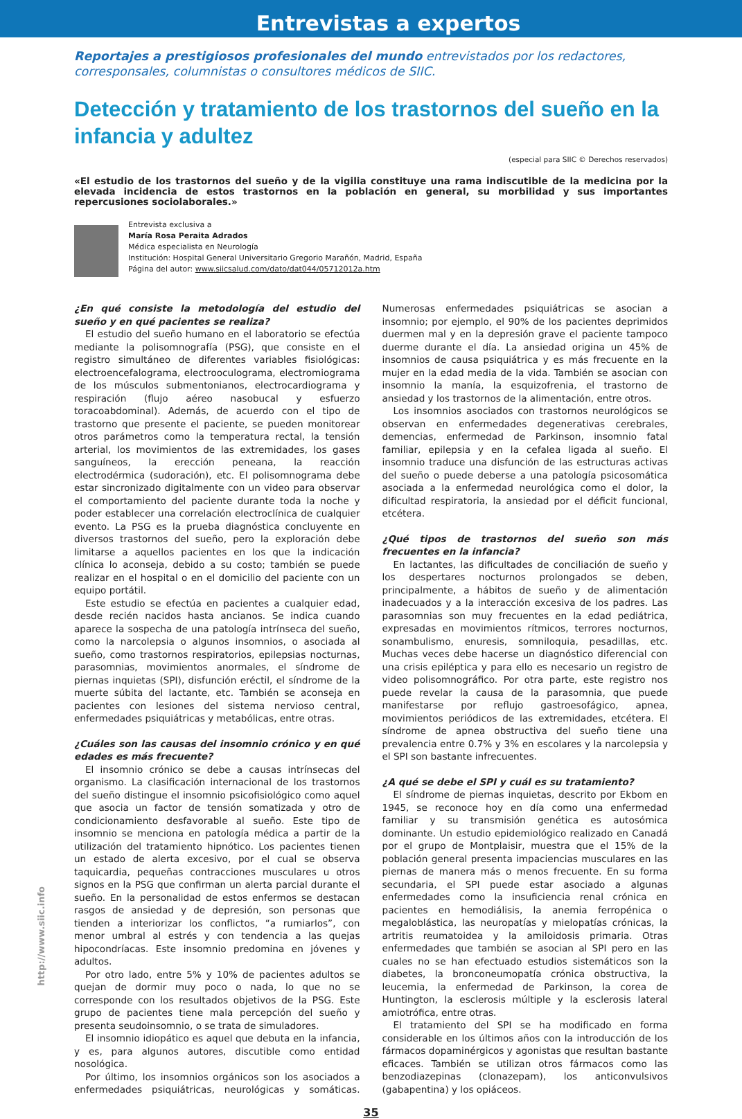Entrevistas a expertos
Reportajes a prestigiosos profesionales del mundo entrevistados por los redactores, corresponsales, columnistas o consultores médicos de SIIC.
Detección y tratamiento de los trastornos del sueño en la infancia y adultez
(especial para SIIC © Derechos reservados)
«El estudio de los trastornos del sueño y de la vigilia constituye una rama indiscutible de la medicina por la elevada incidencia de estos trastornos en la población en general, su morbilidad y sus importantes repercusiones sociolaborales.»
Entrevista exclusiva a
María Rosa Peraita Adrados
Médica especialista en Neurología
Institución: Hospital General Universitario Gregorio Marañón, Madrid, España
Página del autor: www.siicsalud.com/dato/dat044/05712012a.htm
¿En qué consiste la metodología del estudio del sueño y en qué pacientes se realiza?
El estudio del sueño humano en el laboratorio se efectúa mediante la polisomnografía (PSG), que consiste en el registro simultáneo de diferentes variables fisiológicas: electroencefalograma, electrooculograma, electromiograma de los músculos submentonianos, electrocardiograma y respiración (flujo aéreo nasobucal y esfuerzo toracoabdominal). Además, de acuerdo con el tipo de trastorno que presente el paciente, se pueden monitorear otros parámetros como la temperatura rectal, la tensión arterial, los movimientos de las extremidades, los gases sanguíneos, la erección peneana, la reacción electrodérmica (sudoración), etc. El polisomnograma debe estar sincronizado digitalmente con un video para observar el comportamiento del paciente durante toda la noche y poder establecer una correlación electroclínica de cualquier evento. La PSG es la prueba diagnóstica concluyente en diversos trastornos del sueño, pero la exploración debe limitarse a aquellos pacientes en los que la indicación clínica lo aconseja, debido a su costo; también se puede realizar en el hospital o en el domicilio del paciente con un equipo portátil.
Este estudio se efectúa en pacientes a cualquier edad, desde recién nacidos hasta ancianos. Se indica cuando aparece la sospecha de una patología intrínseca del sueño, como la narcolepsia o algunos insomnios, o asociada al sueño, como trastornos respiratorios, epilepsias nocturnas, parasomnias, movimientos anormales, el síndrome de piernas inquietas (SPI), disfunción eréctil, el síndrome de la muerte súbita del lactante, etc. También se aconseja en pacientes con lesiones del sistema nervioso central, enfermedades psiquiátricas y metabólicas, entre otras.
¿Cuáles son las causas del insomnio crónico y en qué edades es más frecuente?
El insomnio crónico se debe a causas intrínsecas del organismo. La clasificación internacional de los trastornos del sueño distingue el insomnio psicofisiológico como aquel que asocia un factor de tensión somatizada y otro de condicionamiento desfavorable al sueño. Este tipo de insomnio se menciona en patología médica a partir de la utilización del tratamiento hipnótico. Los pacientes tienen un estado de alerta excesivo, por el cual se observa taquicardia, pequeñas contracciones musculares u otros signos en la PSG que confirman un alerta parcial durante el sueño. En la personalidad de estos enfermos se destacan rasgos de ansiedad y de depresión, son personas que tienden a interiorizar los conflictos, “a rumiarlos”, con menor umbral al estrés y con tendencia a las quejas hipocondríacas. Este insomnio predomina en jóvenes y adultos.
Por otro lado, entre 5% y 10% de pacientes adultos se quejan de dormir muy poco o nada, lo que no se corresponde con los resultados objetivos de la PSG. Este grupo de pacientes tiene mala percepción del sueño y presenta seudoinsomnio, o se trata de simuladores.
El insomnio idiopático es aquel que debuta en la infancia, y es, para algunos autores, discutible como entidad nosológica.
Por último, los insomnios orgánicos son los asociados a enfermedades psiquiátricas, neurológicas y somáticas. Numerosas enfermedades psiquiátricas se asocian a insomnio; por ejemplo, el 90% de los pacientes deprimidos duermen mal y en la depresión grave el paciente tampoco duerme durante el día. La ansiedad origina un 45% de insomnios de causa psiquiátrica y es más frecuente en la mujer en la edad media de la vida. También se asocian con insomnio la manía, la esquizofrenia, el trastorno de ansiedad y los trastornos de la alimentación, entre otros.
Los insomnios asociados con trastornos neurológicos se observan en enfermedades degenerativas cerebrales, demencias, enfermedad de Parkinson, insomnio fatal familiar, epilepsia y en la cefalea ligada al sueño. El insomnio traduce una disfunción de las estructuras activas del sueño o puede deberse a una patología psicosomática asociada a la enfermedad neurológica como el dolor, la dificultad respiratoria, la ansiedad por el déficit funcional, etcétera.
¿Qué tipos de trastornos del sueño son más frecuentes en la infancia?
En lactantes, las dificultades de conciliación de sueño y los despertares nocturnos prolongados se deben, principalmente, a hábitos de sueño y de alimentación inadecuados y a la interacción excesiva de los padres. Las parasomnias son muy frecuentes en la edad pediátrica, expresadas en movimientos rítmicos, terrores nocturnos, sonambulismo, enuresis, somniloquia, pesadillas, etc. Muchas veces debe hacerse un diagnóstico diferencial con una crisis epiléptica y para ello es necesario un registro de video polisomnográfico. Por otra parte, este registro nos puede revelar la causa de la parasomnia, que puede manifestarse por reflujo gastroesofágico, apnea, movimientos periódicos de las extremidades, etcétera. El síndrome de apnea obstructiva del sueño tiene una prevalencia entre 0.7% y 3% en escolares y la narcolepsia y el SPI son bastante infrecuentes.
¿A qué se debe el SPI y cuál es su tratamiento?
El síndrome de piernas inquietas, descrito por Ekbom en 1945, se reconoce hoy en día como una enfermedad familiar y su transmisión genética es autosómica dominante. Un estudio epidemiológico realizado en Canadá por el grupo de Montplaisir, muestra que el 15% de la población general presenta impaciencias musculares en las piernas de manera más o menos frecuente. En su forma secundaria, el SPI puede estar asociado a algunas enfermedades como la insuficiencia renal crónica en pacientes en hemodiálisis, la anemia ferropénica o megaloblástica, las neuropatías y mielopatías crónicas, la artritis reumatoidea y la amiloidosis primaria. Otras enfermedades que también se asocian al SPI pero en las cuales no se han efectuado estudios sistemáticos son la diabetes, la bronconeumopatía crónica obstructiva, la leucemia, la enfermedad de Parkinson, la corea de Huntington, la esclerosis múltiple y la esclerosis lateral amiotrófica, entre otras.
El tratamiento del SPI se ha modificado en forma considerable en los últimos años con la introducción de los fármacos dopaminérgicos y agonistas que resultan bastante eficaces. También se utilizan otros fármacos como las benzodiazepinas (clonazepam), los anticonvulsivos (gabapentina) y los opiáceos.
35
http://www.siic.info